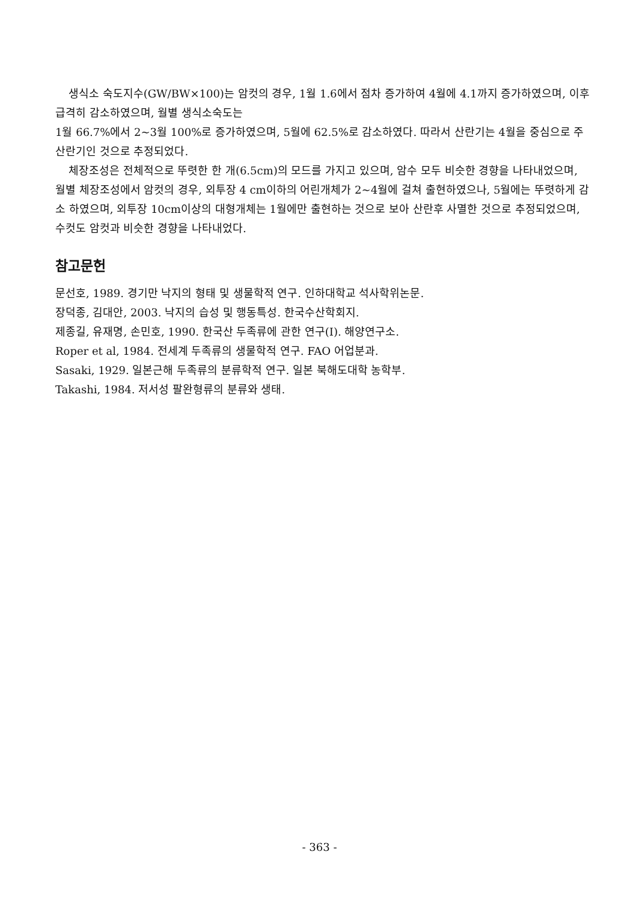생식소 숙도지수(GW/BW×100)는 암컷의 경우, 1월 1.6에서 점차 증가하여 4월에 4.1까지 증가하였으며, 이후 급격히 감소하였으며, 월별 생식소숙도는
1월 66.7%에서 2~3월 100%로 증가하였으며, 5월에 62.5%로 감소하였다. 따라서 산란기는 4월을 중심으로 주 산란기인 것으로 추정되었다.
체장조성은 전체적으로 뚜렷한 한 개(6.5cm)의 모드를 가지고 있으며, 암수 모두 비슷한 경향을 나타내었으며, 월별 체장조성에서 암컷의 경우, 외투장 4 cm이하의 어린개체가 2~4월에 걸쳐 출현하였으나, 5월에는 뚜렷하게 감소 하였으며, 외투장 10cm이상의 대형개체는 1월에만 출현하는 것으로 보아 산란후 사멸한 것으로 추정되었으며, 수컷도 암컷과 비슷한 경향을 나타내었다.
참고문헌
문선호, 1989. 경기만 낙지의 형태 및 생물학적 연구. 인하대학교 석사학위논문.
장덕종, 김대안, 2003. 낙지의 습성 및 행동특성. 한국수산학회지.
제종길, 유재명, 손민호, 1990. 한국산 두족류에 관한 연구(Ⅰ). 해양연구소.
Roper et al, 1984. 전세계 두족류의 생물학적 연구. FAO 어업분과.
Sasaki, 1929. 일본근해 두족류의 분류학적 연구. 일본 북해도대학 농학부.
Takashi, 1984. 저서성 팔완형류의 분류와 생태.
- 363 -